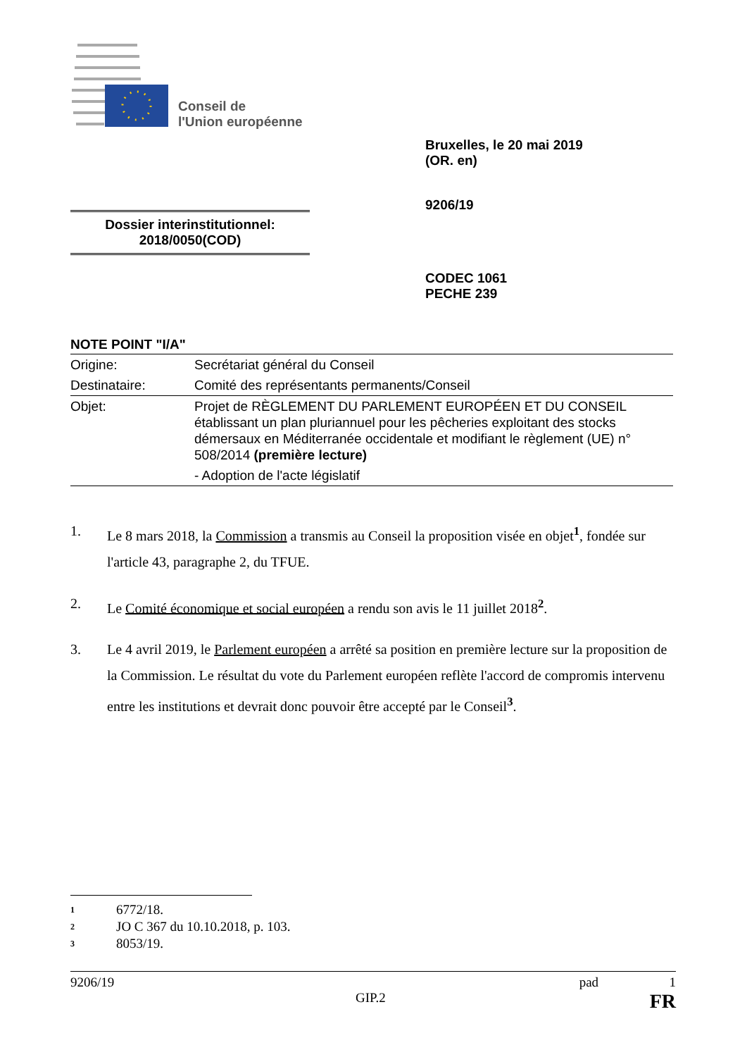Conseil de
l'Union européenne
Bruxelles, le 20 mai 2019
(OR. en)
9206/19
Dossier interinstitutionnel:
2018/0050(COD)
CODEC 1061
PECHE 239
NOTE POINT "I/A"
| Origine: | Secrétariat général du Conseil |
| Destinataire: | Comité des représentants permanents/Conseil |
| Objet: | Projet de RÈGLEMENT DU PARLEMENT EUROPÉEN ET DU CONSEIL établissant un plan pluriannuel pour les pêcheries exploitant des stocks démersaux en Méditerranée occidentale et modifiant le règlement (UE) n° 508/2014 (première lecture) - Adoption de l'acte législatif |
1. Le 8 mars 2018, la Commission a transmis au Conseil la proposition visée en objet<sup>1</sup>, fondée sur l'article 43, paragraphe 2, du TFUE.
2. Le Comité économique et social européen a rendu son avis le 11 juillet 2018<sup>2</sup>.
3. Le 4 avril 2019, le Parlement européen a arrêté sa position en première lecture sur la proposition de la Commission. Le résultat du vote du Parlement européen reflète l'accord de compromis intervenu entre les institutions et devrait donc pouvoir être accepté par le Conseil<sup>3</sup>.
1 6772/18.
2 JO C 367 du 10.10.2018, p. 103.
3 8053/19.
9206/19 pad 1
GIP.2 FR